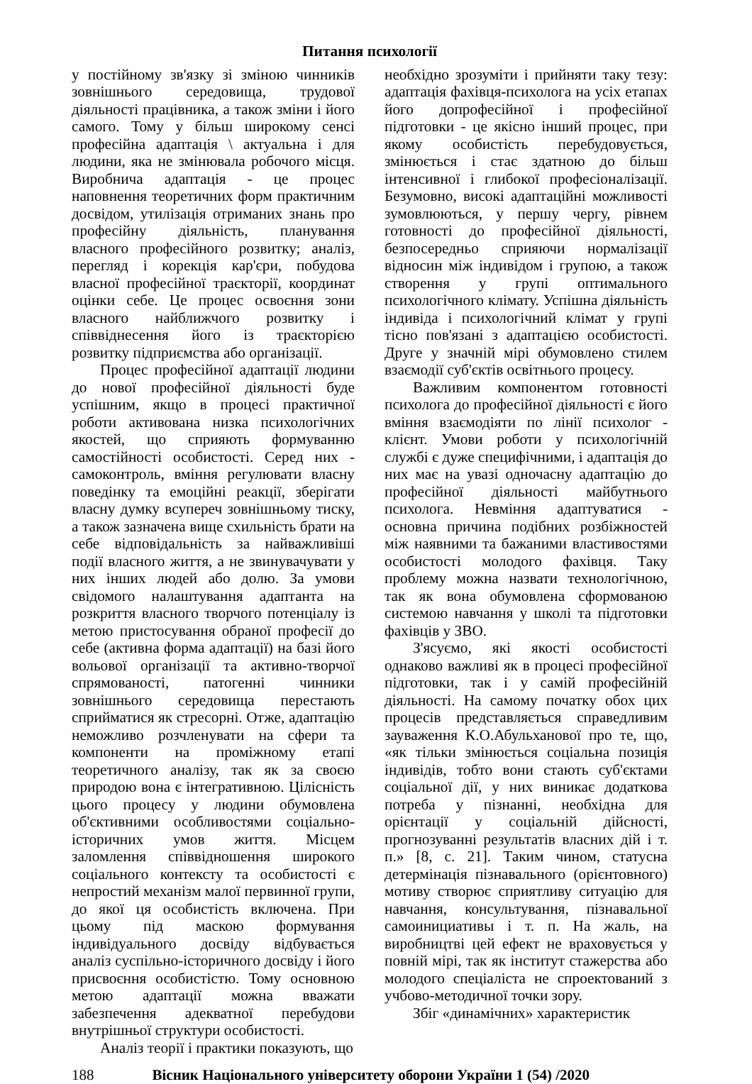Питання психології
у постійному зв'язку зі зміною чинників зовнішнього середовища, трудової діяльності працівника, а також зміни і його самого. Тому у більш широкому сенсі професійна адаптація \ актуальна і для людини, яка не змінювала робочого місця. Виробнича адаптація - це процес наповнення теоретичних форм практичним досвідом, утилізація отриманих знань про професійну діяльність, планування власного професійного розвитку; аналіз, перегляд і корекція кар'єри, побудова власної професійної траєкторії, координат оцінки себе. Це процес освоєння зони власного найближчого розвитку і співвіднесення його із траєкторією розвитку підприємства або організації.
Процес професійної адаптації людини до нової професійної діяльності буде успішним, якщо в процесі практичної роботи активована низка психологічних якостей, що сприяють формуванню самостійності особистості. Серед них - самоконтроль, вміння регулювати власну поведінку та емоційні реакції, зберігати власну думку всупереч зовнішньому тиску, а також зазначена вище схильність брати на себе відповідальність за найважливіші події власного життя, а не звинувачувати у них інших людей або долю. За умови свідомого налаштування адаптанта на розкриття власного творчого потенціалу із метою пристосування обраної професії до себе (активна форма адаптації) на базі його вольової організації та активно-творчої спрямованості, патогенні чинники зовнішнього середовища перестають сприйматися як стресорні. Отже, адаптацію неможливо розчленувати на сфери та компоненти на проміжному етапі теоретичного аналізу, так як за своєю природою вона є інтегративною. Цілісність цього процесу у людини обумовлена об'єктивними особливостями соціально-історичних умов життя. Місцем заломлення співвідношення широкого соціального контексту та особистості є непростий механізм малої первинної групи, до якої ця особистість включена. При цьому під маскою формування індивідуального досвіду відбувається аналіз суспільно-історичного досвіду і його присвоєння особистістю. Тому основною метою адаптації можна вважати забезпечення адекватної перебудови внутрішньої структури особистості.
Аналіз теорії і практики показують, що
необхідно зрозуміти і прийняти таку тезу: адаптація фахівця-психолога на усіх етапах його допрофесійної і професійної підготовки - це якісно інший процес, при якому особистість перебудовується, змінюється і стає здатною до більш інтенсивної і глибокої професіоналізації. Безумовно, високі адаптаційні можливості зумовлюються, у першу чергу, рівнем готовності до професійної діяльності, безпосередньо сприяючи нормалізації відносин між індивідом і групою, а також створення у групі оптимального психологічного клімату. Успішна діяльність індивіда і психологічний клімат у групі тісно пов'язані з адаптацією особистості. Друге у значній мірі обумовлено стилем взаємодії суб'єктів освітнього процесу.
Важливим компонентом готовності психолога до професійної діяльності є його вміння взаємодіяти по лінії психолог - клієнт. Умови роботи у психологічній службі є дуже специфічними, і адаптація до них має на увазі одночасну адаптацію до професійної діяльності майбутнього психолога. Невміння адаптуватися - основна причина подібних розбіжностей між наявними та бажаними властивостями особистості молодого фахівця. Таку проблему можна назвати технологічною, так як вона обумовлена сформованою системою навчання у школі та підготовки фахівців у ЗВО.
З'ясуємо, які якості особистості однаково важливі як в процесі професійної підготовки, так і у самій професійній діяльності. На самому початку обох цих процесів представляється справедливим зауваження К.О.Абульханової про те, що, «як тільки змінюється соціальна позиція індивідів, тобто вони стають суб'єктами соціальної дії, у них виникає додаткова потреба у пізнанні, необхідна для орієнтації у соціальній дійсності, прогнозуванні результатів власних дій і т. п.» [8, с. 21]. Таким чином, статусна детермінація пізнавального (орієнтовного) мотиву створює сприятливу ситуацію для навчання, консультування, пізнавальної самоинициативы і т. п. На жаль, на виробництві цей ефект не враховується у повній мірі, так як інститут стажерства або молодого спеціаліста не спроектований з учбово-методичної точки зору.
Збіг «динамічних» характеристик
188 Вісник Національного університету оборони України 1 (54) /2020